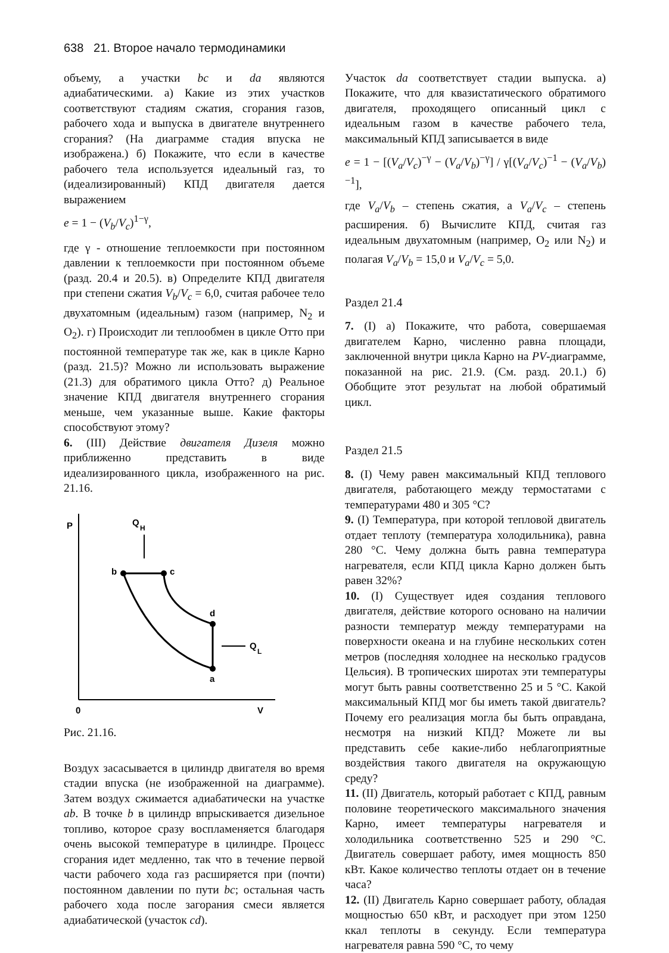638 21. Второе начало термодинамики
объему, а участки bc и da являются адиабатическими. а) Какие из этих участков соответствуют стадиям сжатия, сгорания газов, рабочего хода и выпуска в двигателе внутреннего сгорания? (На диаграмме стадия впуска не изображена.) б) Покажите, что если в качестве рабочего тела используется идеальный газ, то (идеализированный) КПД двигателя дается выражением
e = 1 − (V<sub>b</sub>/V<sub>c</sub>)<sup>1−γ</sup>,
где γ - отношение теплоемкости при постоянном давлении к теплоемкости при постоянном объеме (разд. 20.4 и 20.5). в) Определите КПД двигателя при степени сжатия V<sub>b</sub>/V<sub>c</sub> = 6,0, считая рабочее тело двухатомным (идеальным) газом (например, N<sub>2</sub> и O<sub>2</sub>). г) Происходит ли теплообмен в цикле Отто при постоянной температуре так же, как в цикле Карно (разд. 21.5)? Можно ли использовать выражение (21.3) для обратимого цикла Отто? д) Реальное значение КПД двигателя внутреннего сгорания меньше, чем указанные выше. Какие факторы способствуют этому?
6. (III) Действие двигателя Дизеля можно приближенно представить в виде идеализированного цикла, изображенного на рис. 21.16.
P
0
V
Q
H
b
c
d
a
Q
L
Рис. 21.16.
Воздух засасывается в цилиндр двигателя во время стадии впуска (не изображенной на диаграмме). Затем воздух сжимается адиабатически на участке ab. В точке b в цилиндр впрыскивается дизельное топливо, которое сразу воспламеняется благодаря очень высокой температуре в цилиндре. Процесс сгорания идет медленно, так что в течение первой части рабочего хода газ расширяется при (почти) постоянном давлении по пути bc; остальная часть рабочего хода после загорания смеси является адиабатической (участок cd).
Участок da соответствует стадии выпуска. а) Покажите, что для квазистатического обратимого двигателя, проходящего описанный цикл с идеальным газом в качестве рабочего тела, максимальный КПД записывается в виде
e = 1 − [(V<sub>a</sub>/V<sub>c</sub>)<sup>−γ</sup> − (V<sub>a</sub>/V<sub>b</sub>)<sup>−γ</sup>] / γ[(V<sub>a</sub>/V<sub>c</sub>)<sup>−1</sup> − (V<sub>a</sub>/V<sub>b</sub>)<sup>−1</sup>],
где V<sub>a</sub>/V<sub>b</sub> – степень сжатия, а V<sub>a</sub>/V<sub>c</sub> – степень расширения. б) Вычислите КПД, считая газ идеальным двухатомным (например, O<sub>2</sub> или N<sub>2</sub>) и полагая V<sub>a</sub>/V<sub>b</sub> = 15,0 и V<sub>a</sub>/V<sub>c</sub> = 5,0.
Раздел 21.4
7. (I) а) Покажите, что работа, совершаемая двигателем Карно, численно равна площади, заключенной внутри цикла Карно на PV-диаграмме, показанной на рис. 21.9. (См. разд. 20.1.) б) Обобщите этот результат на любой обратимый цикл.
Раздел 21.5
8. (I) Чему равен максимальный КПД теплового двигателя, работающего между термостатами с температурами 480 и 305 °C?
9. (I) Температура, при которой тепловой двигатель отдает теплоту (температура холодильника), равна 280 °C. Чему должна быть равна температура нагревателя, если КПД цикла Карно должен быть равен 32%?
10. (I) Существует идея создания теплового двигателя, действие которого основано на наличии разности температур между температурами на поверхности океана и на глубине нескольких сотен метров (последняя холоднее на несколько градусов Цельсия). В тропических широтах эти температуры могут быть равны соответственно 25 и 5 °C. Какой максимальный КПД мог бы иметь такой двигатель? Почему его реализация могла бы быть оправдана, несмотря на низкий КПД? Можете ли вы представить себе какие-либо неблагоприятные воздействия такого двигателя на окружающую среду?
11. (II) Двигатель, который работает с КПД, равным половине теоретического максимального значения Карно, имеет температуры нагревателя и холодильника соответственно 525 и 290 °C. Двигатель совершает работу, имея мощность 850 кВт. Какое количество теплоты отдает он в течение часа?
12. (II) Двигатель Карно совершает работу, обладая мощностью 650 кВт, и расходует при этом 1250 ккал теплоты в секунду. Если температура нагревателя равна 590 °C, то чему